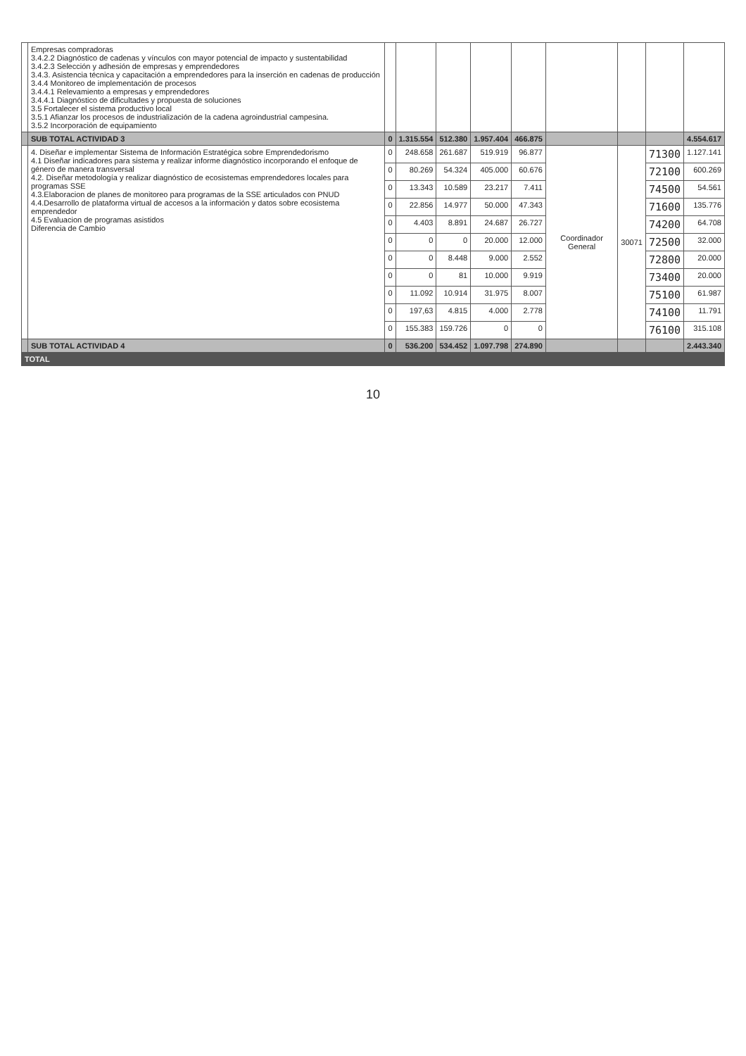| | Empresas compradoras 3.4.2.2 Diagnóstico de cadenas y vínculos con mayor potencial de impacto y sustentabilidad 3.4.2.3 Selección y adhesión de empresas y emprendedores 3.4.3. Asistencia técnica y capacitación a emprendedores para la inserción en cadenas de producción 3.4.4 Monitoreo de implementación de procesos 3.4.4.1 Relevamiento a empresas y emprendedores 3.4.4.1 Diagnóstico de dificultades y propuesta de soluciones 3.5 Fortalecer el sistema productivo local 3.5.1 Afianzar los procesos de industrialización de la cadena agroindustrial campesina. 3.5.2 Incorporación de equipamiento | | | | | | | | | |
| | SUB TOTAL ACTIVIDAD 3 | 0 | 1.315.554 | 512.380 | 1.957.404 | 466.875 | | | | 4.554.617 |
| | 4. Diseñar e implementar Sistema de Información Estratégica sobre Emprendedorismo 4.1 Diseñar indicadores para sistema y realizar informe diagnóstico incorporando el enfoque de género de manera transversal 4.2. Diseñar metodología y realizar diagnóstico de ecosistemas emprendedores locales para programas SSE 4.3.Elaboracion de planes de monitoreo para programas de la SSE articulados con PNUD 4.4.Desarrollo de plataforma virtual de accesos a la información y datos sobre ecosistema emprendedor 4.5 Evaluacion de programas asistidos Diferencia de Cambio | 0 | 248.658 | 261.687 | 519.919 | 96.877 | Coordinador General | 30071 | 71300 | 1.127.141 |
| | | 0 | 80.269 | 54.324 | 405.000 | 60.676 | | | 72100 | 600.269 |
| | | 0 | 13.343 | 10.589 | 23.217 | 7.411 | | | 74500 | 54.561 |
| | | 0 | 22.856 | 14.977 | 50.000 | 47.343 | | | 71600 | 135.776 |
| | | 0 | 4.403 | 8.891 | 24.687 | 26.727 | | | 74200 | 64.708 |
| | | 0 | 0 | 0 | 20.000 | 12.000 | | | 72500 | 32.000 |
| | | 0 | 0 | 8.448 | 9.000 | 2.552 | | | 72800 | 20.000 |
| | | 0 | 0 | 81 | 10.000 | 9.919 | | | 73400 | 20.000 |
| | | 0 | 11.092 | 10.914 | 31.975 | 8.007 | | | 75100 | 61.987 |
| | | 0 | 197,63 | 4.815 | 4.000 | 2.778 | | | 74100 | 11.791 |
| | | 0 | 155.383 | 159.726 | 0 | 0 | | | 76100 | 315.108 |
| | SUB TOTAL ACTIVIDAD 4 | 0 | 536.200 | 534.452 | 1.097.798 | 274.890 | | | | 2.443.340 |
| TOTAL | | | | | | | | | | |
10